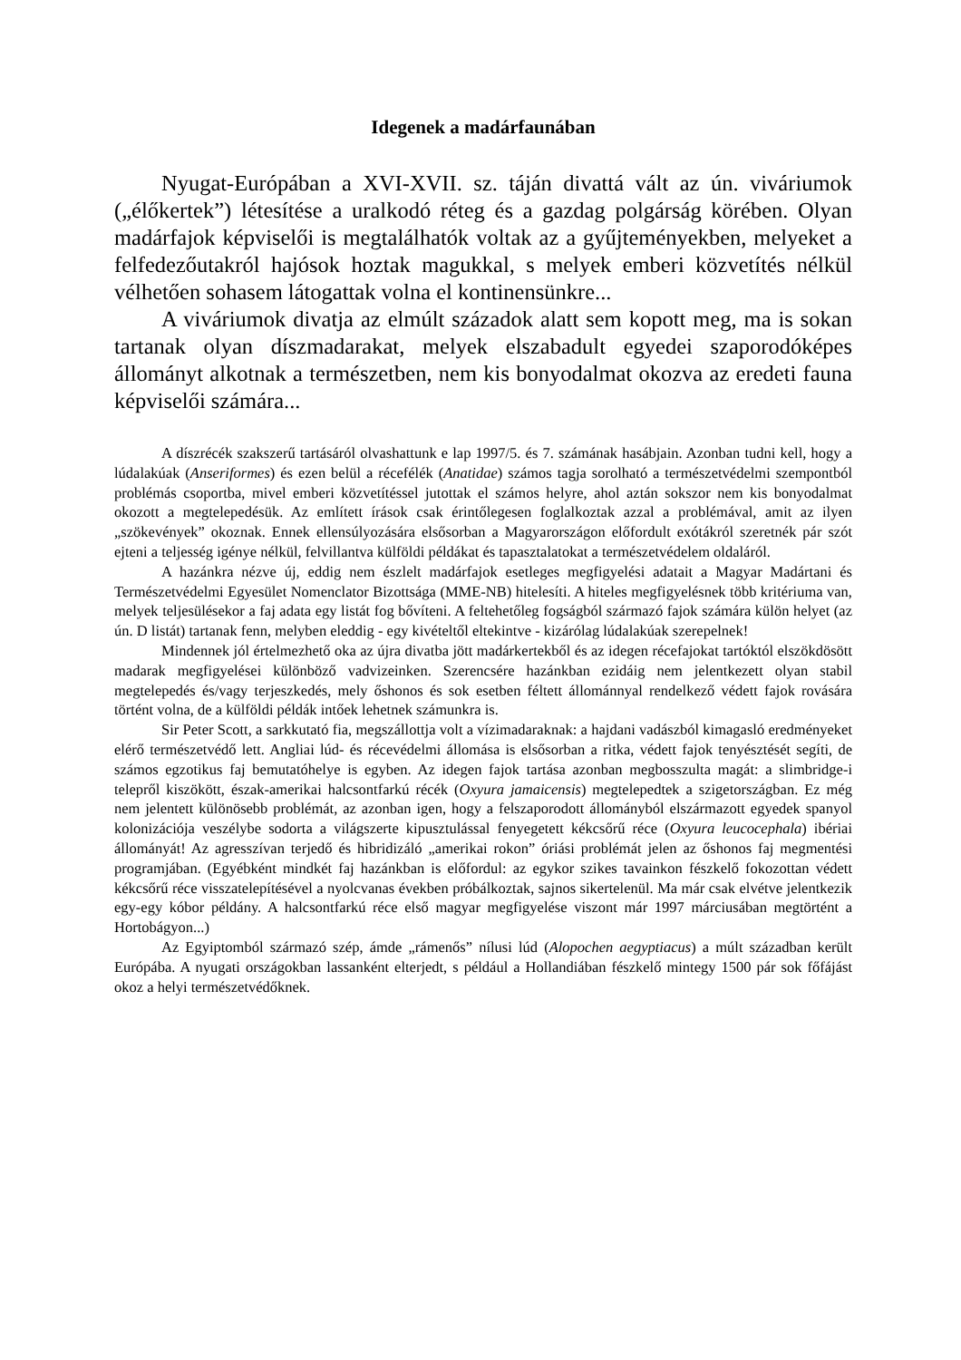Idegenek a madárfaunában
Nyugat-Európában a XVI-XVII. sz. táján divattá vált az ún. viváriumok („élőkertek”) létesítése a uralkodó réteg és a gazdag polgárság körében. Olyan madárfajok képviselői is megtalálhatók voltak az a gyűjteményekben, melyeket a felfedezőutakról hajósok hoztak magukkal, s melyek emberi közvetítés nélkül vélhetően sohasem látogattak volna el kontinensünkre...
A viváriumok divatja az elmúlt századok alatt sem kopott meg, ma is sokan tartanak olyan díszmadarakat, melyek elszabadult egyedei szaporodóképes állományt alkotnak a természetben, nem kis bonyodalmat okozva az eredeti fauna képviselői számára...
A díszrécék szakszerű tartásáról olvashattunk e lap 1997/5. és 7. számának hasábjain. Azonban tudni kell, hogy a lúdalakúak (Anseriformes) és ezen belül a récefélék (Anatidae) számos tagja sorolható a természetvédelmi szempontból problémás csoportba, mivel emberi közvetítéssel jutottak el számos helyre, ahol aztán sokszor nem kis bonyodalmat okozott a megtelepedésük. Az említett írások csak érintőlegesen foglalkoztak azzal a problémával, amit az ilyen „szökevények” okoznak. Ennek ellensúlyozására elsősorban a Magyarországon előfordult exótákról szeretnék pár szót ejteni a teljesség igénye nélkül, felvillantva külföldi példákat és tapasztalatokat a természetvédelem oldaláról.
A hazánkra nézve új, eddig nem észlelt madárfajok esetleges megfigyelési adatait a Magyar Madártani és Természetvédelmi Egyesület Nomenclator Bizottsága (MME-NB) hitelesíti. A hiteles megfigyelésnek több kritériuma van, melyek teljesülésekor a faj adata egy listát fog bővíteni. A feltehetőleg fogságból származó fajok számára külön helyet (az ún. D listát) tartanak fenn, melyben eleddig - egy kivételtől eltekintve - kizárólag lúdalakúak szerepelnek!
Mindennek jól értelmezhető oka az újra divatba jött madárkertekből és az idegen récefajokat tartóktól elszökdösött madarak megfigyelései különböző vadvizeinken. Szerencsére hazánkban ezidáig nem jelentkezett olyan stabil megtelepedés és/vagy terjeszkedés, mely őshonos és sok esetben féltett állománnyal rendelkező védett fajok rovására történt volna, de a külföldi példák intőek lehetnek számunkra is.
Sir Peter Scott, a sarkkutató fia, megszállottja volt a vízimadaraknak: a hajdani vadászból kimagasló eredményeket elérő természetvédő lett. Angliai lúd- és récevédelmi állomása is elsősorban a ritka, védett fajok tenyésztését segíti, de számos egzotikus faj bemutatóhelye is egyben. Az idegen fajok tartása azonban megbosszulta magát: a slimbridge-i telepről kiszökött, észak-amerikai halcsontfarkú récék (Oxyura jamaicensis) megtelepedtek a szigetországban. Ez még nem jelentett különösebb problémát, az azonban igen, hogy a felszaporodott állományból elszármazott egyedek spanyol kolonizációja veszélybe sodorta a világszerte kipusztulással fenyegetett kékcsőrű réce (Oxyura leucocephala) ibériai állományát! Az agresszívan terjedő és hibridizáló „amerikai rokon” óriási problémát jelen az őshonos faj megmentési programjában. (Egyébként mindkét faj hazánkban is előfordul: az egykor szikes tavainkon fészkelő fokozottan védett kékcsőrű réce visszatelepítésével a nyolcvanas években próbálkoztak, sajnos sikertelenül. Ma már csak elvétve jelentkezik egy-egy kóbor példány. A halcsontfarkú réce első magyar megfigyelése viszont már 1997 márciusában megtörtént a Hortobágyon...)
Az Egyiptomból származó szép, ámde „rámenős” nílusi lúd (Alopochen aegyptiacus) a múlt században került Európába. A nyugati országokban lassanként elterjedt, s például a Hollandiában fészkelő mintegy 1500 pár sok főfájást okoz a helyi természetvédőknek.